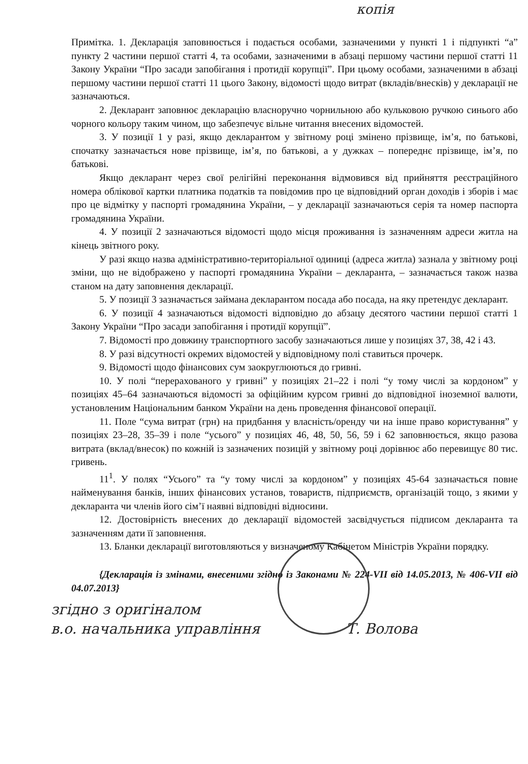копія
Примітка. 1. Декларація заповнюється і подається особами, зазначеними у пункті 1 і підпункті “а” пункту 2 частини першої статті 4, та особами, зазначеними в абзаці першому частини першої статті 11 Закону України “Про засади запобігання і протидії корупції”. При цьому особами, зазначеними в абзаці першому частини першої статті 11 цього Закону, відомості щодо витрат (вкладів/внесків) у декларації не зазначаються.
2. Декларант заповнює декларацію власноручно чорнильною або кульковою ручкою синього або чорного кольору таким чином, що забезпечує вільне читання внесених відомостей.
3. У позиції 1 у разі, якщо декларантом у звітному році змінено прізвище, ім’я, по батькові, спочатку зазначається нове прізвище, ім’я, по батькові, а у дужках – попереднє прізвище, ім’я, по батькові.
Якщо декларант через свої релігійні переконання відмовився від прийняття реєстраційного номера облікової картки платника податків та повідомив про це відповідний орган доходів і зборів і має про це відмітку у паспорті громадянина України, – у декларації зазначаються серія та номер паспорта громадянина України.
4. У позиції 2 зазначаються відомості щодо місця проживання із зазначенням адреси житла на кінець звітного року.
У разі якщо назва адміністративно-територіальної одиниці (адреса житла) зазнала у звітному році зміни, що не відображено у паспорті громадянина України – декларанта, – зазначається також назва станом на дату заповнення декларації.
5. У позиції 3 зазначається займана декларантом посада або посада, на яку претендує декларант.
6. У позиції 4 зазначаються відомості відповідно до абзацу десятого частини першої статті 1 Закону України “Про засади запобігання і протидії корупції”.
7. Відомості про довжину транспортного засобу зазначаються лише у позиціях 37, 38, 42 і 43.
8. У разі відсутності окремих відомостей у відповідному полі ставиться прочерк.
9. Відомості щодо фінансових сум заокруглюються до гривні.
10. У полі “перерахованого у гривні” у позиціях 21–22 і полі “у тому числі за кордоном” у позиціях 45–64 зазначаються відомості за офіційним курсом гривні до відповідної іноземної валюти, установленим Національним банком України на день проведення фінансової операції.
11. Поле “сума витрат (грн) на придбання у власність/оренду чи на інше право користування” у позиціях 23–28, 35–39 і поле “усього” у позиціях 46, 48, 50, 56, 59 і 62 заповнюється, якщо разова витрата (вклад/внесок) по кожній із зазначених позицій у звітному році дорівнює або перевищує 80 тис. гривень.
11<sup>1</sup>. У полях “Усього” та “у тому числі за кордоном” у позиціях 45-64 зазначається повне найменування банків, інших фінансових установ, товариств, підприємств, організацій тощо, з якими у декларанта чи членів його сім’ї наявні відповідні відносини.
12. Достовірність внесених до декларації відомостей засвідчується підписом декларанта та зазначенням дати її заповнення.
13. Бланки декларації виготовляються у визначеному Кабінетом Міністрів України порядку.
{Декларація із змінами, внесеними згідно із Законами № 224-VII від 14.05.2013, № 406-VII від 04.07.2013}
згідно з оригіналом
в.о. начальника управління Т. Волова